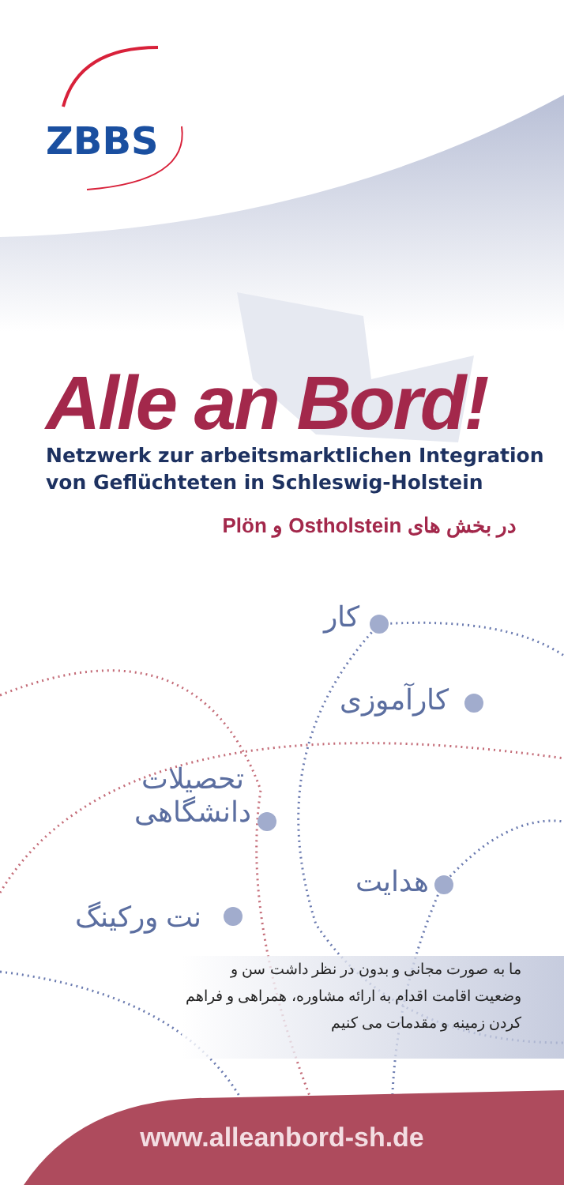ZBBS
Alle an Bord!
Netzwerk zur arbeitsmarktlichen Integration
von Geflüchteten in Schleswig-Holstein
در بخش های Ostholstein و Plön
کار
کارآموزی
تحصیلات
دانشگاهی
هدایت
نت ورکینگ
ما به صورت مجانی و بدون در نظر داشت سن و وضعیت اقامت اقدام به ارائه مشاوره، همراهی و فراهم کردن زمینه و مقدمات می کنیم
www.alleanbord-sh.de